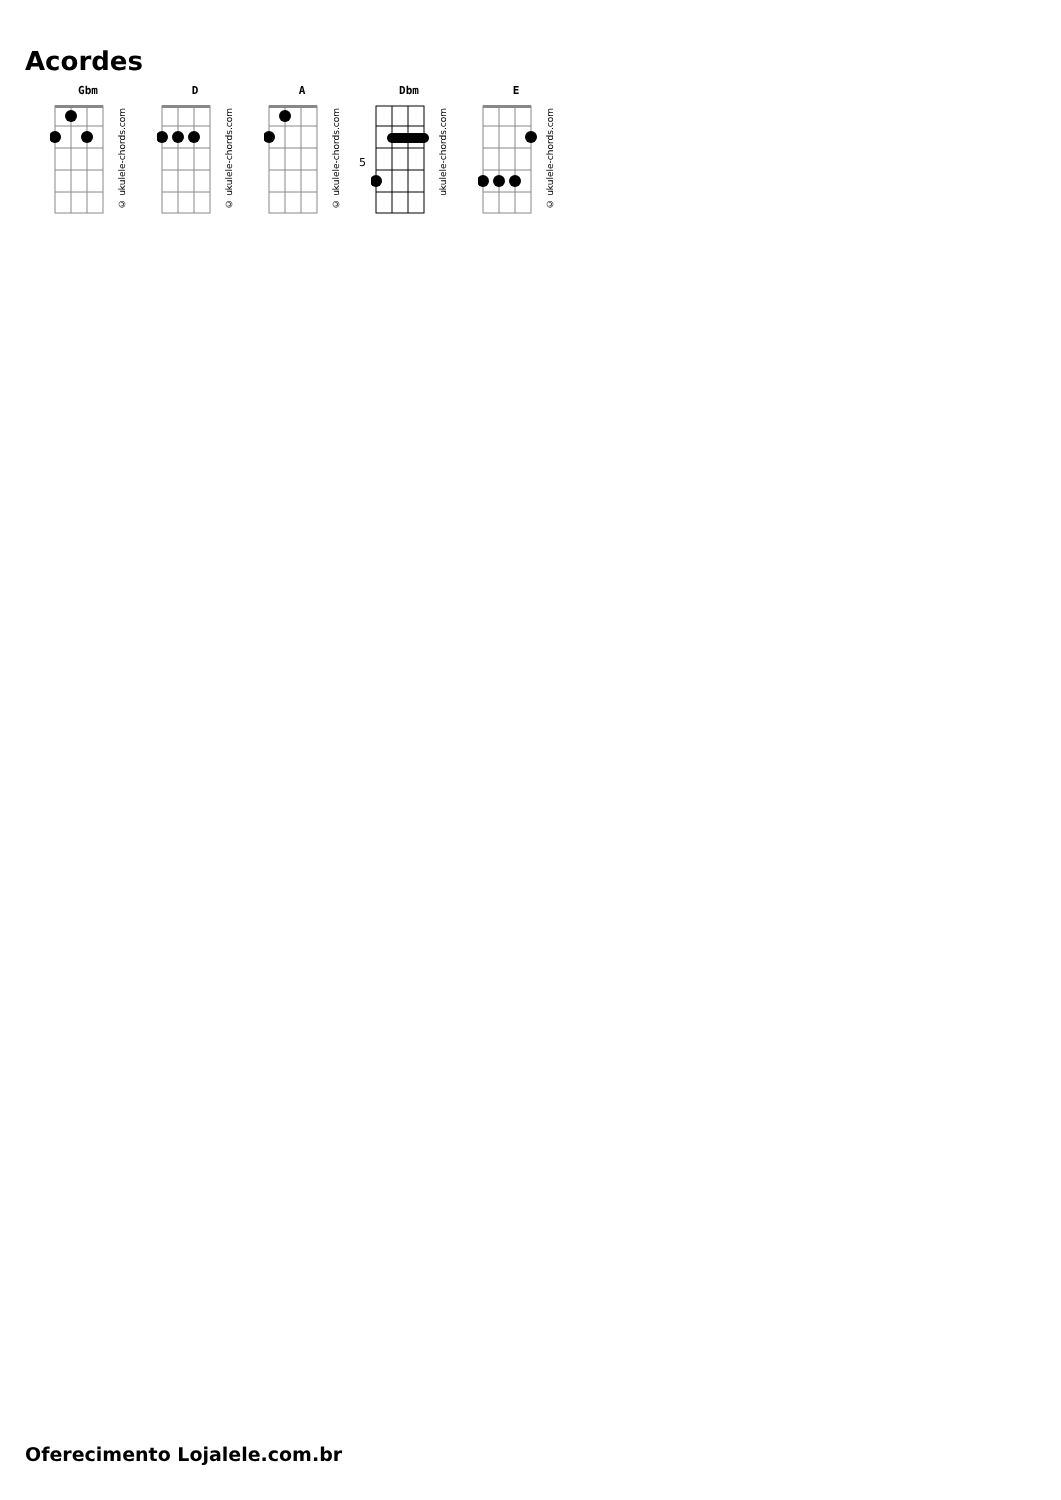Acordes
Gbm
© ukulele-chords.com
D
© ukulele-chords.com
A
© ukulele-chords.com
Dbm
5
ukulele-chords.com
E
© ukulele-chords.com
Oferecimento Lojalele.com.br